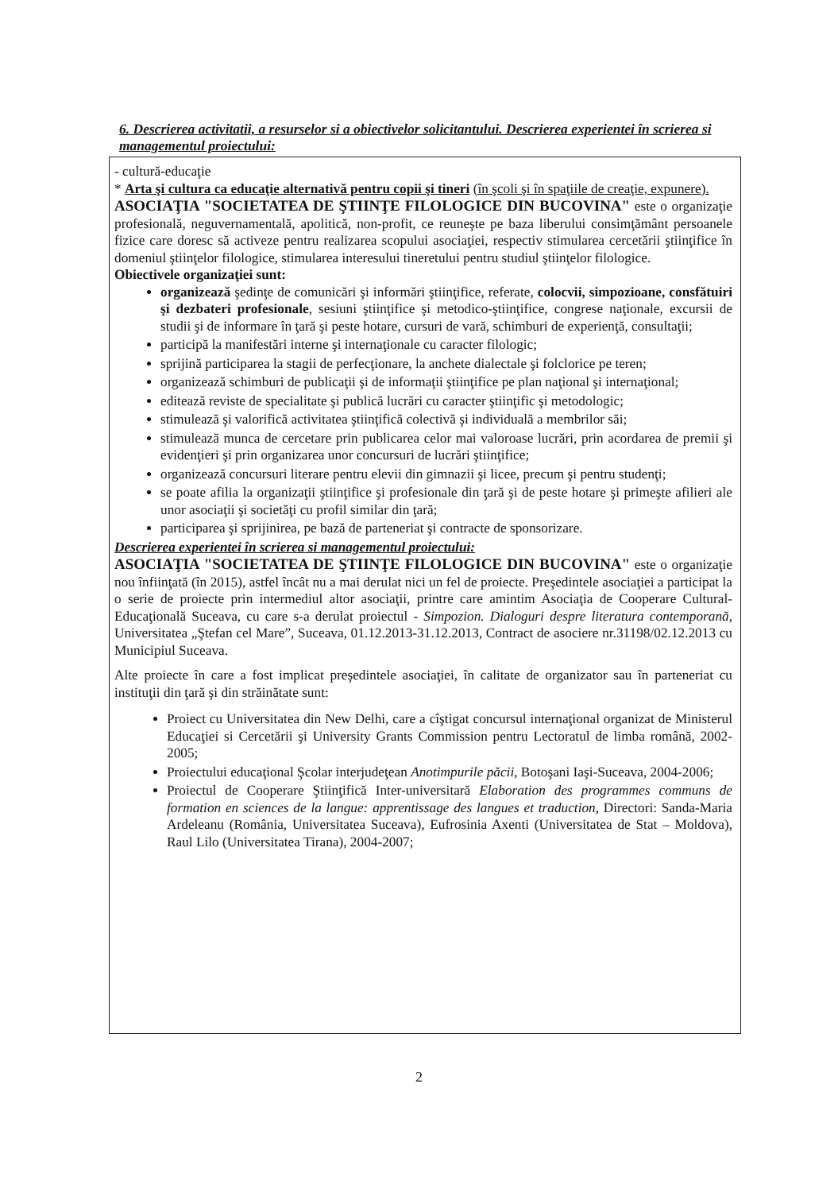6. Descrierea activitatii, a resurselor si a obiectivelor solicitantului. Descrierea experientei în scrierea si managementul proiectului:
- cultură-educaţie
* Arta şi cultura ca educaţie alternativă pentru copii şi tineri (în şcoli şi în spaţiile de creaţie, expunere).
ASOCIAŢIA "SOCIETATEA DE ŞTIINŢE FILOLOGICE DIN BUCOVINA" este o organizaţie profesională, neguvernamentală, apolitică, non-profit, ce reuneşte pe baza liberului consimţământ persoanele fizice care doresc să activeze pentru realizarea scopului asociaţiei, respectiv stimularea cercetării ştiinţifice în domeniul ştiinţelor filologice, stimularea interesului tineretului pentru studiul ştiinţelor filologice.
Obiectivele organizaţiei sunt:
organizează şedinţe de comunicări şi informări ştiinţifice, referate, colocvii, simpozioane, consfătuiri şi dezbateri profesionale, sesiuni ştiinţifice şi metodico-ştiinţifice, congrese naţionale, excursii de studii şi de informare în ţară şi peste hotare, cursuri de vară, schimburi de experienţă, consultaţii;
participă la manifestări interne şi internaţionale cu caracter filologic;
sprijină participarea la stagii de perfecţionare, la anchete dialectale şi folclorice pe teren;
organizează schimburi de publicaţii şi de informaţii ştiinţifice pe plan naţional şi internaţional;
editează reviste de specialitate şi publică lucrări cu caracter ştiinţific şi metodologic;
stimulează şi valorifică activitatea ştiinţifică colectivă şi individuală a membrilor săi;
stimulează munca de cercetare prin publicarea celor mai valoroase lucrări, prin acordarea de premii şi evidenţieri şi prin organizarea unor concursuri de lucrări ştiinţifice;
organizează concursuri literare pentru elevii din gimnazii şi licee, precum şi pentru studenţi;
se poate afilia la organizaţii ştiinţifice şi profesionale din ţară şi de peste hotare şi primeşte afilieri ale unor asociaţii şi societăţi cu profil similar din ţară;
participarea şi sprijinirea, pe bază de parteneriat şi contracte de sponsorizare.
Descrierea experientei în scrierea si managementul proiectului:
ASOCIAŢIA "SOCIETATEA DE ŞTIINŢE FILOLOGICE DIN BUCOVINA" este o organizaţie nou înfiinţată (în 2015), astfel încât nu a mai derulat nici un fel de proiecte. Preşedintele asociaţiei a participat la o serie de proiecte prin intermediul altor asociaţii, printre care amintim Asociaţia de Cooperare Cultural-Educaţională Suceava, cu care s-a derulat proiectul - Simpozion. Dialoguri despre literatura contemporană, Universitatea „Ştefan cel Mare”, Suceava, 01.12.2013-31.12.2013, Contract de asociere nr.31198/02.12.2013 cu Municipiul Suceava.
Alte proiecte în care a fost implicat preşedintele asociaţiei, în calitate de organizator sau în parteneriat cu instituţii din ţară şi din străinătate sunt:
Proiect cu Universitatea din New Delhi, care a cîştigat concursul internaţional organizat de Ministerul Educaţiei si Cercetării şi University Grants Commission pentru Lectoratul de limba română, 2002-2005;
Proiectului educaţional Şcolar interjudeţean Anotimpurile păcii, Botoşani Iaşi-Suceava, 2004-2006;
Proiectul de Cooperare Ştiinţifică Inter-universitară Elaboration des programmes communs de formation en sciences de la langue: apprentissage des langues et traduction, Directori: Sanda-Maria Ardeleanu (România, Universitatea Suceava), Eufrosinia Axenti (Universitatea de Stat – Moldova), Raul Lilo (Universitatea Tirana), 2004-2007;
2